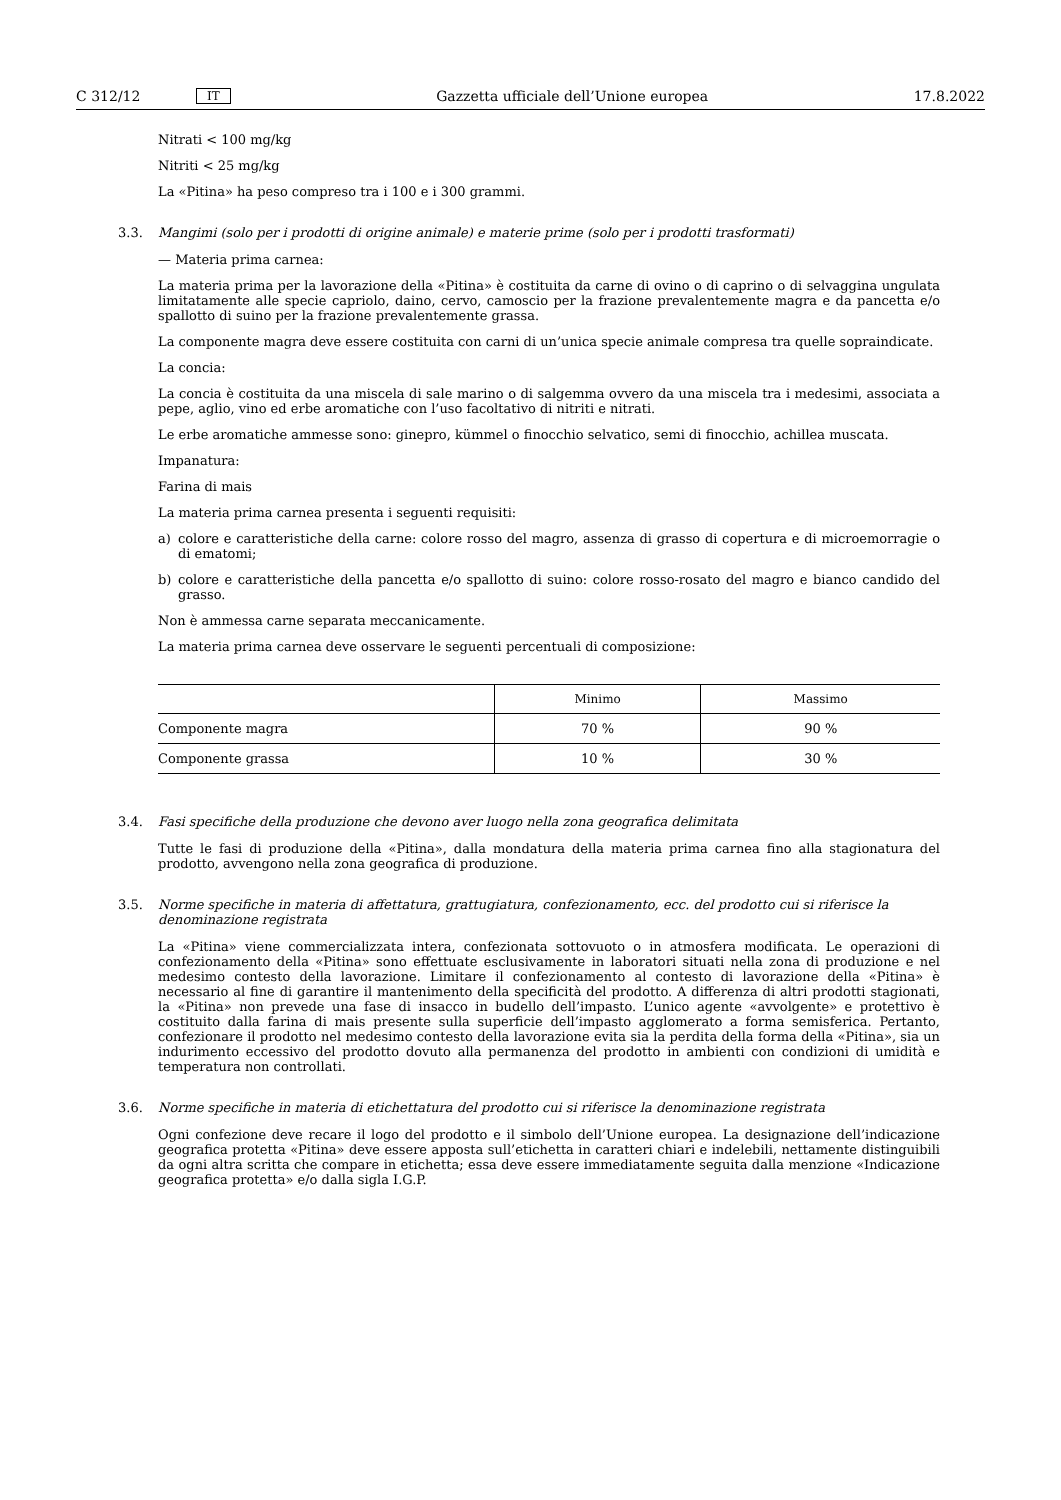C 312/12 IT Gazzetta ufficiale dell’Unione europea 17.8.2022
Nitrati < 100 mg/kg
Nitriti < 25 mg/kg
La «Pitina» ha peso compreso tra i 100 e i 300 grammi.
3.3. Mangimi (solo per i prodotti di origine animale) e materie prime (solo per i prodotti trasformati)
— Materia prima carnea:
La materia prima per la lavorazione della «Pitina» è costituita da carne di ovino o di caprino o di selvaggina ungulata limitatamente alle specie capriolo, daino, cervo, camoscio per la frazione prevalentemente magra e da pancetta e/o spallotto di suino per la frazione prevalentemente grassa.
La componente magra deve essere costituita con carni di un’unica specie animale compresa tra quelle sopraindicate.
La concia:
La concia è costituita da una miscela di sale marino o di salgemma ovvero da una miscela tra i medesimi, associata a pepe, aglio, vino ed erbe aromatiche con l’uso facoltativo di nitriti e nitrati.
Le erbe aromatiche ammesse sono: ginepro, kümmel o finocchio selvatico, semi di finocchio, achillea muscata.
Impanatura:
Farina di mais
La materia prima carnea presenta i seguenti requisiti:
a) colore e caratteristiche della carne: colore rosso del magro, assenza di grasso di copertura e di microemorragie o di ematomi;
b) colore e caratteristiche della pancetta e/o spallotto di suino: colore rosso-rosato del magro e bianco candido del grasso.
Non è ammessa carne separata meccanicamente.
La materia prima carnea deve osservare le seguenti percentuali di composizione:
| | Minimo | Massimo |
| --- | --- | --- |
| Componente magra | 70 % | 90 % |
| Componente grassa | 10 % | 30 % |
3.4. Fasi specifiche della produzione che devono aver luogo nella zona geografica delimitata
Tutte le fasi di produzione della «Pitina», dalla mondatura della materia prima carnea fino alla stagionatura del prodotto, avvengono nella zona geografica di produzione.
3.5. Norme specifiche in materia di affettatura, grattugiatura, confezionamento, ecc. del prodotto cui si riferisce la denominazione registrata
La «Pitina» viene commercializzata intera, confezionata sottovuoto o in atmosfera modificata. Le operazioni di confezionamento della «Pitina» sono effettuate esclusivamente in laboratori situati nella zona di produzione e nel medesimo contesto della lavorazione. Limitare il confezionamento al contesto di lavorazione della «Pitina» è necessario al fine di garantire il mantenimento della specificità del prodotto. A differenza di altri prodotti stagionati, la «Pitina» non prevede una fase di insacco in budello dell’impasto. L’unico agente «avvolgente» e protettivo è costituito dalla farina di mais presente sulla superficie dell’impasto agglomerato a forma semisferica. Pertanto, confezionare il prodotto nel medesimo contesto della lavorazione evita sia la perdita della forma della «Pitina», sia un indurimento eccessivo del prodotto dovuto alla permanenza del prodotto in ambienti con condizioni di umidità e temperatura non controllati.
3.6. Norme specifiche in materia di etichettatura del prodotto cui si riferisce la denominazione registrata
Ogni confezione deve recare il logo del prodotto e il simbolo dell’Unione europea. La designazione dell’indicazione geografica protetta «Pitina» deve essere apposta sull’etichetta in caratteri chiari e indelebili, nettamente distinguibili da ogni altra scritta che compare in etichetta; essa deve essere immediatamente seguita dalla menzione «Indicazione geografica protetta» e/o dalla sigla I.G.P.